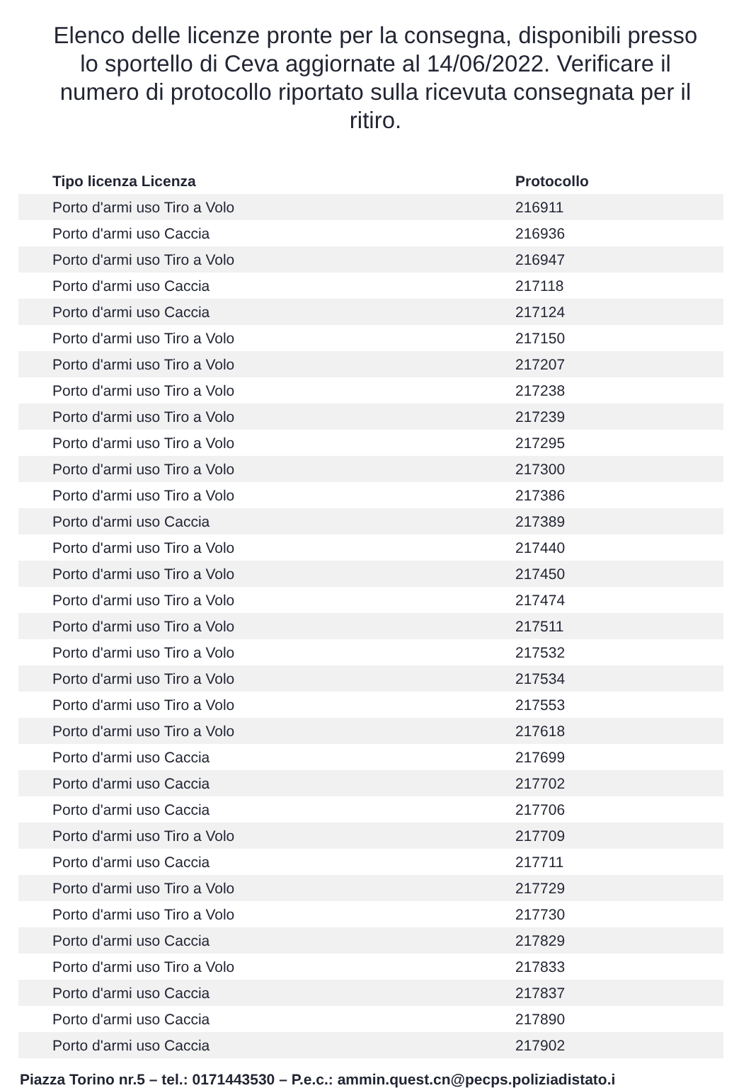Elenco delle licenze pronte per la consegna, disponibili presso lo sportello di Ceva aggiornate al 14/06/2022. Verificare il numero di protocollo riportato sulla ricevuta consegnata per il ritiro.
| Tipo licenza Licenza | Protocollo |
| --- | --- |
| Porto d'armi uso Tiro a Volo | 216911 |
| Porto d'armi uso Caccia | 216936 |
| Porto d'armi uso Tiro a Volo | 216947 |
| Porto d'armi uso Caccia | 217118 |
| Porto d'armi uso Caccia | 217124 |
| Porto d'armi uso Tiro a Volo | 217150 |
| Porto d'armi uso Tiro a Volo | 217207 |
| Porto d'armi uso Tiro a Volo | 217238 |
| Porto d'armi uso Tiro a Volo | 217239 |
| Porto d'armi uso Tiro a Volo | 217295 |
| Porto d'armi uso Tiro a Volo | 217300 |
| Porto d'armi uso Tiro a Volo | 217386 |
| Porto d'armi uso Caccia | 217389 |
| Porto d'armi uso Tiro a Volo | 217440 |
| Porto d'armi uso Tiro a Volo | 217450 |
| Porto d'armi uso Tiro a Volo | 217474 |
| Porto d'armi uso Tiro a Volo | 217511 |
| Porto d'armi uso Tiro a Volo | 217532 |
| Porto d'armi uso Tiro a Volo | 217534 |
| Porto d'armi uso Tiro a Volo | 217553 |
| Porto d'armi uso Tiro a Volo | 217618 |
| Porto d'armi uso Caccia | 217699 |
| Porto d'armi uso Caccia | 217702 |
| Porto d'armi uso Caccia | 217706 |
| Porto d'armi uso Tiro a Volo | 217709 |
| Porto d'armi uso Caccia | 217711 |
| Porto d'armi uso Tiro a Volo | 217729 |
| Porto d'armi uso Tiro a Volo | 217730 |
| Porto d'armi uso Caccia | 217829 |
| Porto d'armi uso Tiro a Volo | 217833 |
| Porto d'armi uso Caccia | 217837 |
| Porto d'armi uso Caccia | 217890 |
| Porto d'armi uso Caccia | 217902 |
Piazza Torino nr.5 – tel.: 0171443530 – P.e.c.: ammin.quest.cn@pecps.poliziadistato.i